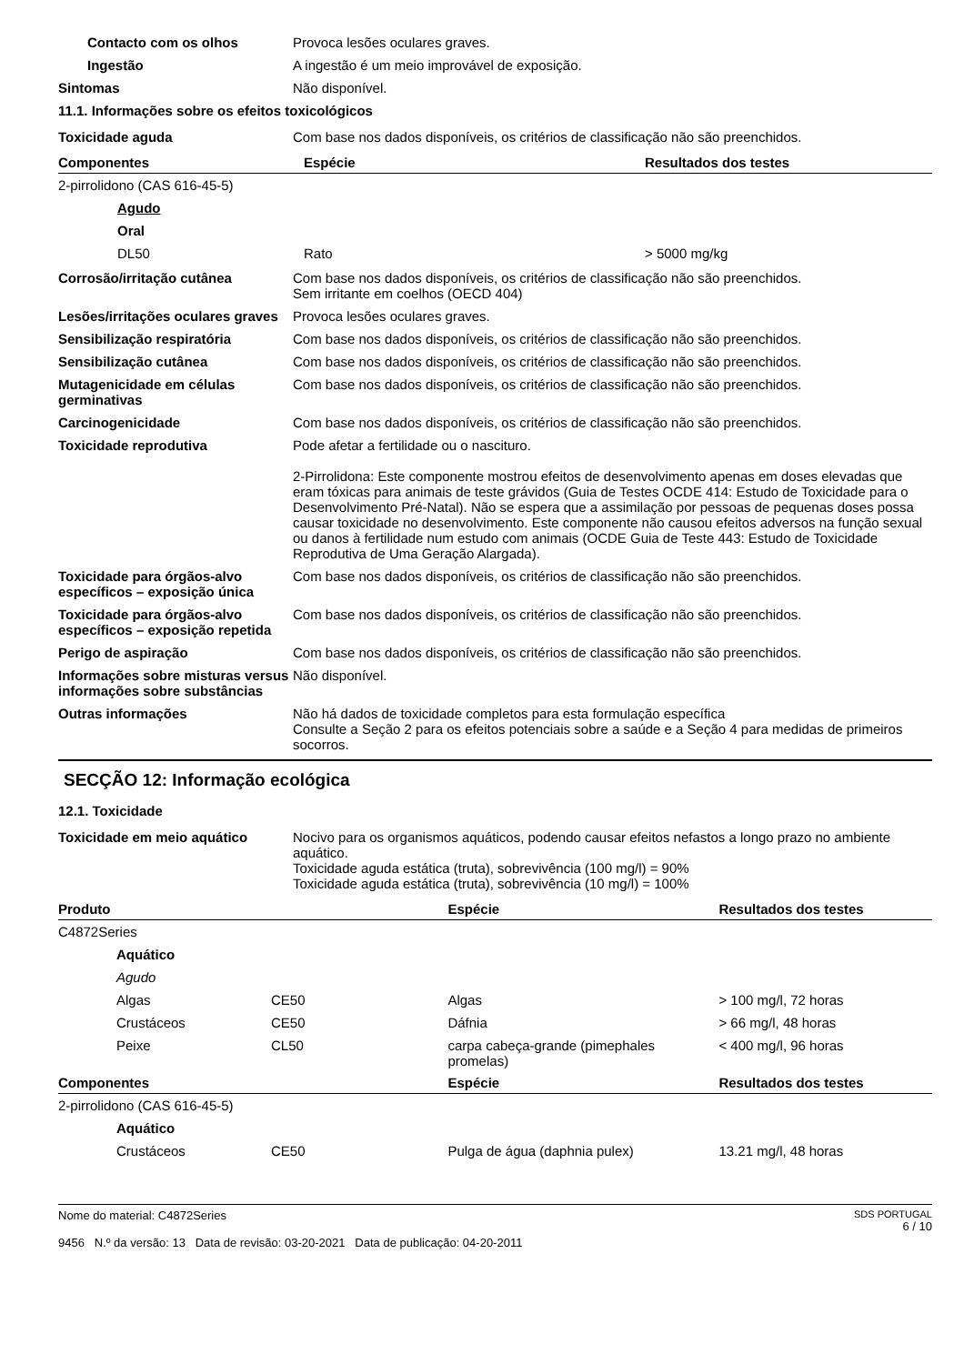Contacto com os olhos Provoca lesões oculares graves.
Ingestão A ingestão é um meio improvável de exposição.
Sintomas Não disponível.
11.1. Informações sobre os efeitos toxicológicos
Toxicidade aguda Com base nos dados disponíveis, os critérios de classificação não são preenchidos.
| Componentes | Espécie | Resultados dos testes |
| --- | --- | --- |
| 2-pirrolidono (CAS 616-45-5) | | |
| Agudo | | |
| Oral | | |
| DL50 | Rato | > 5000 mg/kg |
Corrosão/irritação cutânea Com base nos dados disponíveis, os critérios de classificação não são preenchidos.
Sem irritante em coelhos (OECD 404)
Lesões/irritações oculares graves
Provoca lesões oculares graves.
Sensibilização respiratória Com base nos dados disponíveis, os critérios de classificação não são preenchidos.
Sensibilização cutânea Com base nos dados disponíveis, os critérios de classificação não são preenchidos.
Mutagenicidade em células germinativas
Com base nos dados disponíveis, os critérios de classificação não são preenchidos.
Carcinogenicidade Com base nos dados disponíveis, os critérios de classificação não são preenchidos.
Toxicidade reprodutiva Pode afetar a fertilidade ou o nascituro.
2-Pirrolidona: Este componente mostrou efeitos de desenvolvimento apenas em doses elevadas que eram tóxicas para animais de teste grávidos (Guia de Testes OCDE 414: Estudo de Toxicidade para o Desenvolvimento Pré-Natal). Não se espera que a assimilação por pessoas de pequenas doses possa causar toxicidade no desenvolvimento. Este componente não causou efeitos adversos na função sexual ou danos à fertilidade num estudo com animais (OCDE Guia de Teste 443: Estudo de Toxicidade Reprodutiva de Uma Geração Alargada).
Toxicidade para órgãos-alvo específicos – exposição única
Com base nos dados disponíveis, os critérios de classificação não são preenchidos.
Toxicidade para órgãos-alvo específicos – exposição repetida
Com base nos dados disponíveis, os critérios de classificação não são preenchidos.
Perigo de aspiração Com base nos dados disponíveis, os critérios de classificação não são preenchidos.
Informações sobre misturas versus informações sobre substâncias
Não disponível.
Outras informações Não há dados de toxicidade completos para esta formulação específica
Consulte a Seção 2 para os efeitos potenciais sobre a saúde e a Seção 4 para medidas de primeiros socorros.
SECÇÃO 12: Informação ecológica
12.1. Toxicidade
Toxicidade em meio aquático Nocivo para os organismos aquáticos, podendo causar efeitos nefastos a longo prazo no ambiente aquático.
Toxicidade aguda estática (truta), sobrevivência (100 mg/l) = 90%
Toxicidade aguda estática (truta), sobrevivência (10 mg/l) = 100%
| Produto | | Espécie | Resultados dos testes |
| --- | --- | --- | --- |
| C4872Series | | | |
| Aquático | | | |
| Agudo | | | |
| Algas | CE50 | Algas | > 100 mg/l, 72 horas |
| Crustáceos | CE50 | Dáfnia | > 66 mg/l, 48 horas |
| Peixe | CL50 | carpa cabeça-grande (pimephales promelas) | < 400 mg/l, 96 horas |
| Componentes | | Espécie | Resultados dos testes |
| 2-pirrolidono (CAS 616-45-5) | | | |
| Aquático | | | |
| Crustáceos | CE50 | Pulga de água (daphnia pulex) | 13.21 mg/l, 48 horas |
Nome do material: C4872Series
9456 N.º da versão: 13 Data de revisão: 03-20-2021 Data de publicação: 04-20-2011
SDS PORTUGAL
6 / 10